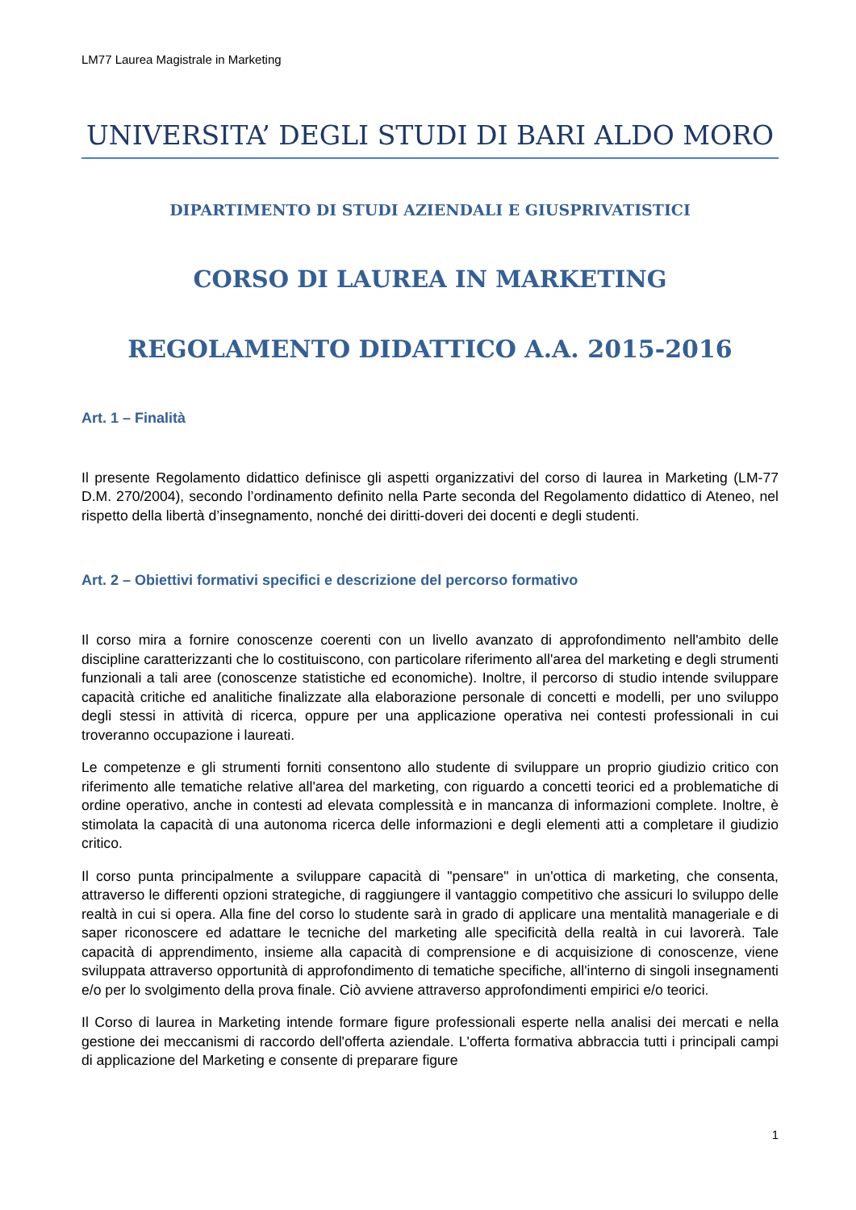LM77 Laurea Magistrale in Marketing
UNIVERSITA’ DEGLI STUDI DI BARI ALDO MORO
DIPARTIMENTO DI STUDI AZIENDALI E GIUSPRIVATISTICI
CORSO DI LAUREA IN MARKETING
REGOLAMENTO DIDATTICO A.A. 2015-2016
Art. 1 – Finalità
Il presente Regolamento didattico definisce gli aspetti organizzativi del corso di laurea in Marketing (LM-77 D.M. 270/2004), secondo l’ordinamento definito nella Parte seconda del Regolamento didattico di Ateneo, nel rispetto della libertà d’insegnamento, nonché dei diritti-doveri dei docenti e degli studenti.
Art. 2 – Obiettivi formativi specifici e descrizione del percorso formativo
Il corso mira a fornire conoscenze coerenti con un livello avanzato di approfondimento nell'ambito delle discipline caratterizzanti che lo costituiscono, con particolare riferimento all'area del marketing e degli strumenti funzionali a tali aree (conoscenze statistiche ed economiche). Inoltre, il percorso di studio intende sviluppare capacità critiche ed analitiche finalizzate alla elaborazione personale di concetti e modelli, per uno sviluppo degli stessi in attività di ricerca, oppure per una applicazione operativa nei contesti professionali in cui troveranno occupazione i laureati.
Le competenze e gli strumenti forniti consentono allo studente di sviluppare un proprio giudizio critico con riferimento alle tematiche relative all'area del marketing, con riguardo a concetti teorici ed a problematiche di ordine operativo, anche in contesti ad elevata complessità e in mancanza di informazioni complete. Inoltre, è stimolata la capacità di una autonoma ricerca delle informazioni e degli elementi atti a completare il giudizio critico.
Il corso punta principalmente a sviluppare capacità di "pensare" in un'ottica di marketing, che consenta, attraverso le differenti opzioni strategiche, di raggiungere il vantaggio competitivo che assicuri lo sviluppo delle realtà in cui si opera. Alla fine del corso lo studente sarà in grado di applicare una mentalità manageriale e di saper riconoscere ed adattare le tecniche del marketing alle specificità della realtà in cui lavorerà. Tale capacità di apprendimento, insieme alla capacità di comprensione e di acquisizione di conoscenze, viene sviluppata attraverso opportunità di approfondimento di tematiche specifiche, all'interno di singoli insegnamenti e/o per lo svolgimento della prova finale. Ciò avviene attraverso approfondimenti empirici e/o teorici.
Il Corso di laurea in Marketing intende formare figure professionali esperte nella analisi dei mercati e nella gestione dei meccanismi di raccordo dell'offerta aziendale. L'offerta formativa abbraccia tutti i principali campi di applicazione del Marketing e consente di preparare figure
1